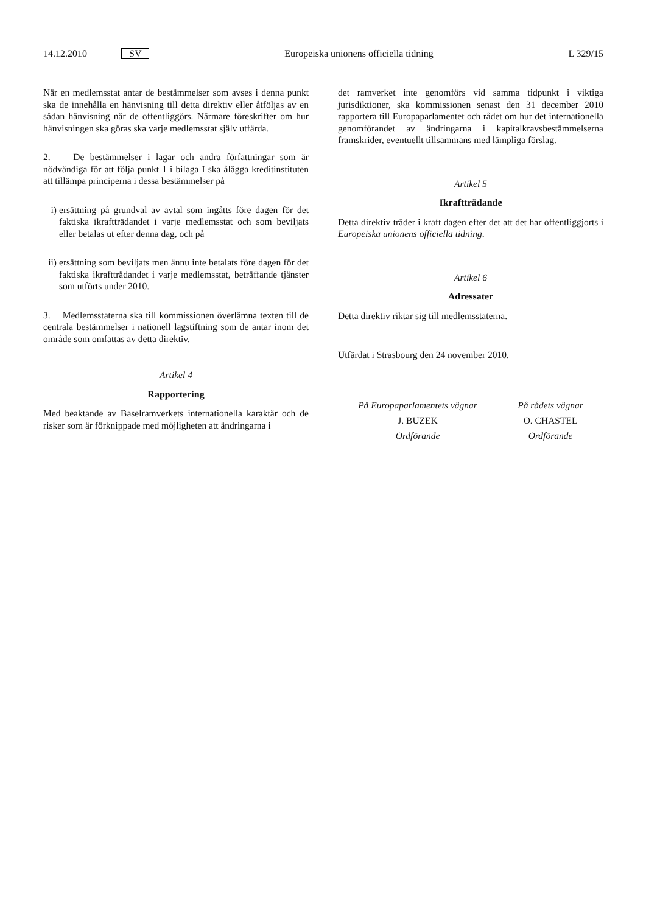14.12.2010 SV Europeiska unionens officiella tidning L 329/15
När en medlemsstat antar de bestämmelser som avses i denna punkt ska de innehålla en hänvisning till detta direktiv eller åtföljas av en sådan hänvisning när de offentliggörs. Närmare föreskrifter om hur hänvisningen ska göras ska varje medlemsstat själv utfärda.
2. De bestämmelser i lagar och andra författningar som är nödvändiga för att följa punkt 1 i bilaga I ska ålägga kreditinstituten att tillämpa principerna i dessa bestämmelser på
i) ersättning på grundval av avtal som ingåtts före dagen för det faktiska ikraftträdandet i varje medlemsstat och som beviljats eller betalas ut efter denna dag, och på
ii) ersättning som beviljats men ännu inte betalats före dagen för det faktiska ikraftträdandet i varje medlemsstat, beträffande tjänster som utförts under 2010.
3. Medlemsstaterna ska till kommissionen överlämna texten till de centrala bestämmelser i nationell lagstiftning som de antar inom det område som omfattas av detta direktiv.
Artikel 4
Rapportering
Med beaktande av Baselramverkets internationella karaktär och de risker som är förknippade med möjligheten att ändringarna i
det ramverket inte genomförs vid samma tidpunkt i viktiga jurisdiktioner, ska kommissionen senast den 31 december 2010 rapportera till Europaparlamentet och rådet om hur det internationella genomförandet av ändringarna i kapitalkravsbestämmelserna framskrider, eventuellt tillsammans med lämpliga förslag.
Artikel 5
Ikraftträdande
Detta direktiv träder i kraft dagen efter det att det har offentliggjorts i Europeiska unionens officiella tidning.
Artikel 6
Adressater
Detta direktiv riktar sig till medlemsstaterna.
Utfärdat i Strasbourg den 24 november 2010.
På Europaparlamentets vägnar
J. BUZEK
Ordförande
På rådets vägnar
O. CHASTEL
Ordförande